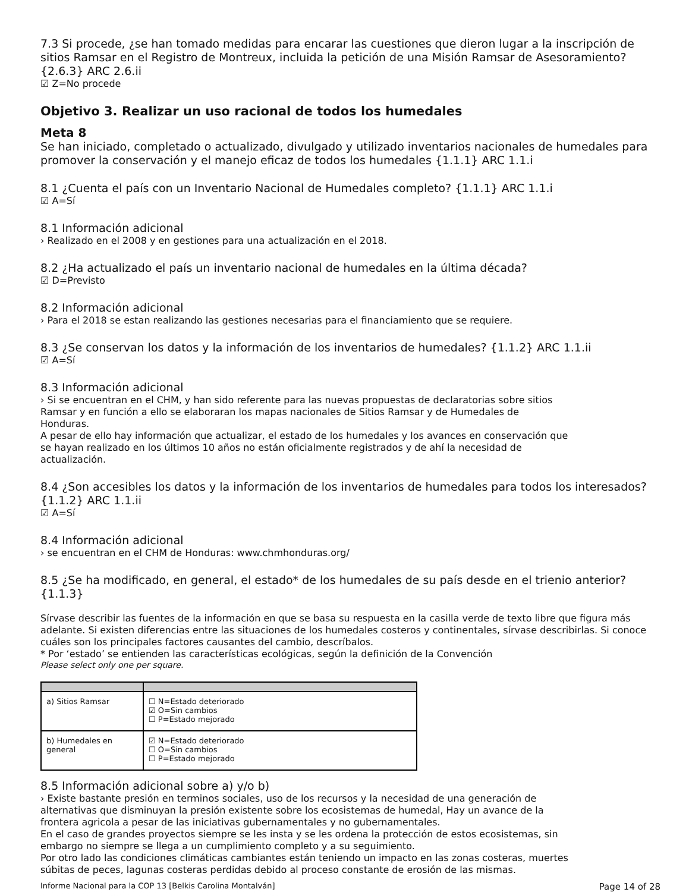7.3 Si procede, ¿se han tomado medidas para encarar las cuestiones que dieron lugar a la inscripción de sitios Ramsar en el Registro de Montreux, incluida la petición de una Misión Ramsar de Asesoramiento? {2.6.3} ARC 2.6.ii
☑ Z=No procede
Objetivo 3. Realizar un uso racional de todos los humedales
Meta 8
Se han iniciado, completado o actualizado, divulgado y utilizado inventarios nacionales de humedales para promover la conservación y el manejo eficaz de todos los humedales {1.1.1} ARC 1.1.i
8.1 ¿Cuenta el país con un Inventario Nacional de Humedales completo? {1.1.1} ARC 1.1.i
☑ A=Sí
8.1 Información adicional
› Realizado en el 2008 y en gestiones para una actualización en el 2018.
8.2 ¿Ha actualizado el país un inventario nacional de humedales en la última década?
☑ D=Previsto
8.2 Información adicional
› Para el 2018 se estan realizando las gestiones necesarias para el financiamiento que se requiere.
8.3 ¿Se conservan los datos y la información de los inventarios de humedales? {1.1.2} ARC 1.1.ii
☑ A=Sí
8.3 Información adicional
› Si se encuentran en el CHM, y han sido referente para las nuevas propuestas de declaratorias sobre sitios
Ramsar y en función a ello se elaboraran los mapas nacionales de Sitios Ramsar y de Humedales de
Honduras.
A pesar de ello hay información que actualizar, el estado de los humedales y los avances en conservación que
se hayan realizado en los últimos 10 años no están oficialmente registrados y de ahí la necesidad de
actualización.
8.4 ¿Son accesibles los datos y la información de los inventarios de humedales para todos los interesados? {1.1.2} ARC 1.1.ii
☑ A=Sí
8.4 Información adicional
› se encuentran en el CHM de Honduras: www.chmhonduras.org/
8.5 ¿Se ha modificado, en general, el estado* de los humedales de su país desde en el trienio anterior? {1.1.3}
Sírvase describir las fuentes de la información en que se basa su respuesta en la casilla verde de texto libre que figura más adelante. Si existen diferencias entre las situaciones de los humedales costeros y continentales, sírvase describirlas. Si conoce cuáles son los principales factores causantes del cambio, descríbalos.
* Por ‘estado’ se entienden las características ecológicas, según la definición de la Convención
Please select only one per square.
| a) Sitios Ramsar | ☐ N=Estado deteriorado ☑ O=Sin cambios ☐ P=Estado mejorado |
| b) Humedales en general | ☑ N=Estado deteriorado ☐ O=Sin cambios ☐ P=Estado mejorado |
8.5 Información adicional sobre a) y/o b)
› Existe bastante presión en terminos sociales, uso de los recursos y la necesidad de una generación de
alternativas que disminuyan la presión existente sobre los ecosistemas de humedal, Hay un avance de la
frontera agricola a pesar de las iniciativas gubernamentales y no gubernamentales.
En el caso de grandes proyectos siempre se les insta y se les ordena la protección de estos ecosistemas, sin
embargo no siempre se llega a un cumplimiento completo y a su seguimiento.
Por otro lado las condiciones climáticas cambiantes están teniendo un impacto en las zonas costeras, muertes
súbitas de peces, lagunas costeras perdidas debido al proceso constante de erosión de las mismas.
Informe Nacional para la COP 13 [Belkis Carolina Montalván] Page 14 of 28